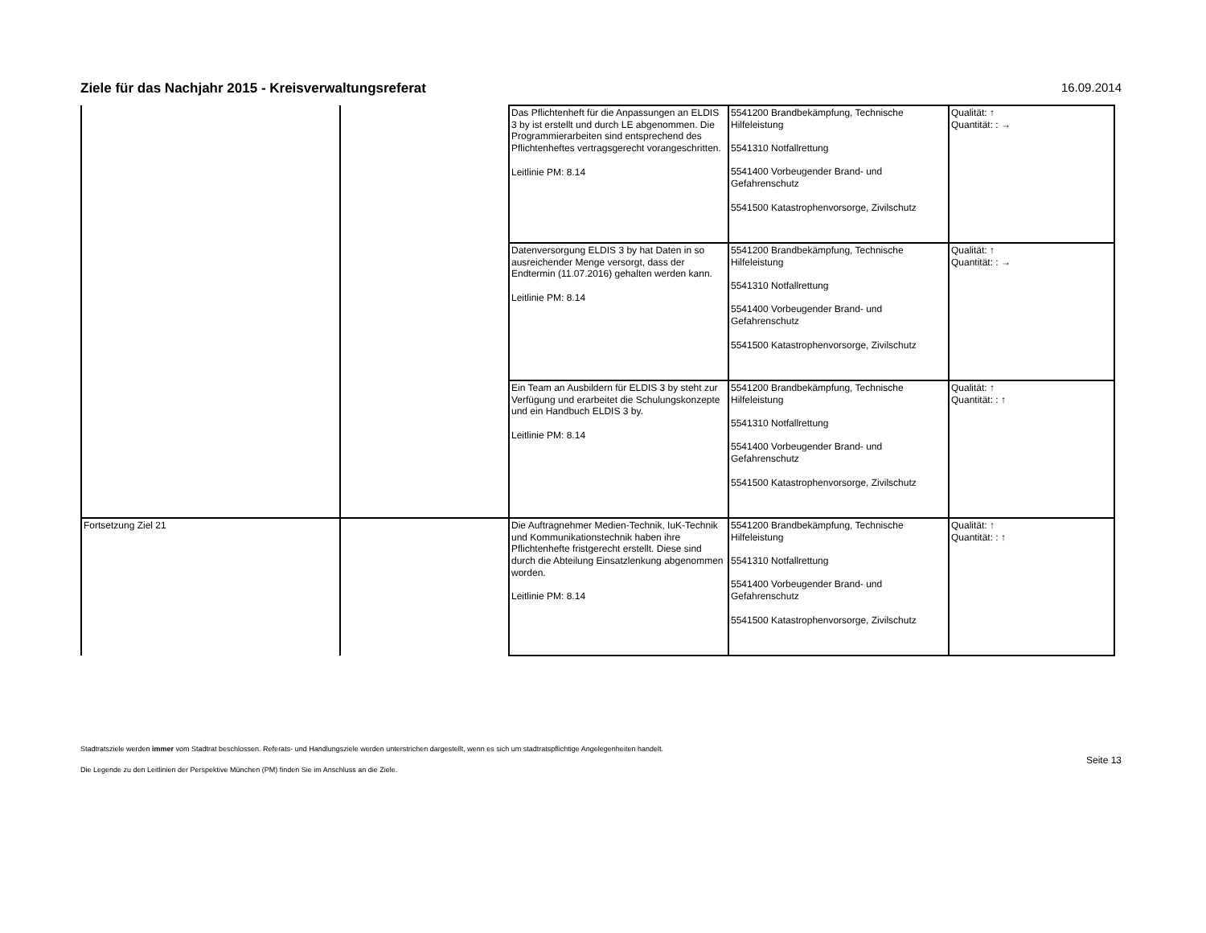Ziele für das Nachjahr 2015 - Kreisverwaltungsreferat
16.09.2014
| | | Das Pflichtenheft für die Anpassungen an ELDIS 3 by ist erstellt und durch LE abgenommen. Die Programmierarbeiten sind entsprechend des Pflichtenheftes vertragsgerecht vorangeschritten. Leitlinie PM: 8.14 | 5541200 Brandbekämpfung, Technische Hilfeleistung 5541310 Notfallrettung 5541400 Vorbeugender Brand- und Gefahrenschutz 5541500 Katastrophenvorsorge, Zivilschutz | Qualität: ↑ Quantität: : → |
| | | Datenversorgung ELDIS 3 by hat Daten in so ausreichender Menge versorgt, dass der Endtermin (11.07.2016) gehalten werden kann. Leitlinie PM: 8.14 | 5541200 Brandbekämpfung, Technische Hilfeleistung 5541310 Notfallrettung 5541400 Vorbeugender Brand- und Gefahrenschutz 5541500 Katastrophenvorsorge, Zivilschutz | Qualität: ↑ Quantität: : → |
| | | Ein Team an Ausbildern für ELDIS 3 by steht zur Verfügung und erarbeitet die Schulungskonzepte und ein Handbuch ELDIS 3 by. Leitlinie PM: 8.14 | 5541200 Brandbekämpfung, Technische Hilfeleistung 5541310 Notfallrettung 5541400 Vorbeugender Brand- und Gefahrenschutz 5541500 Katastrophenvorsorge, Zivilschutz | Qualität: ↑ Quantität: : ↑ |
| Fortsetzung Ziel 21 | | Die Auftragnehmer Medien-Technik, IuK-Technik und Kommunikationstechnik haben ihre Pflichtenhefte fristgerecht erstellt. Diese sind durch die Abteilung Einsatzlenkung abgenommen worden. Leitlinie PM: 8.14 | 5541200 Brandbekämpfung, Technische Hilfeleistung 5541310 Notfallrettung 5541400 Vorbeugender Brand- und Gefahrenschutz 5541500 Katastrophenvorsorge, Zivilschutz | Qualität: ↑ Quantität: : ↑ |
Stadtratsziele werden immer vom Stadtrat beschlossen. Referats- und Handlungsziele werden unterstrichen dargestellt, wenn es sich um stadtratspflichtige Angelegenheiten handelt.
Seite 13
Die Legende zu den Leitlinien der Perspektive München (PM) finden Sie im Anschluss an die Ziele.